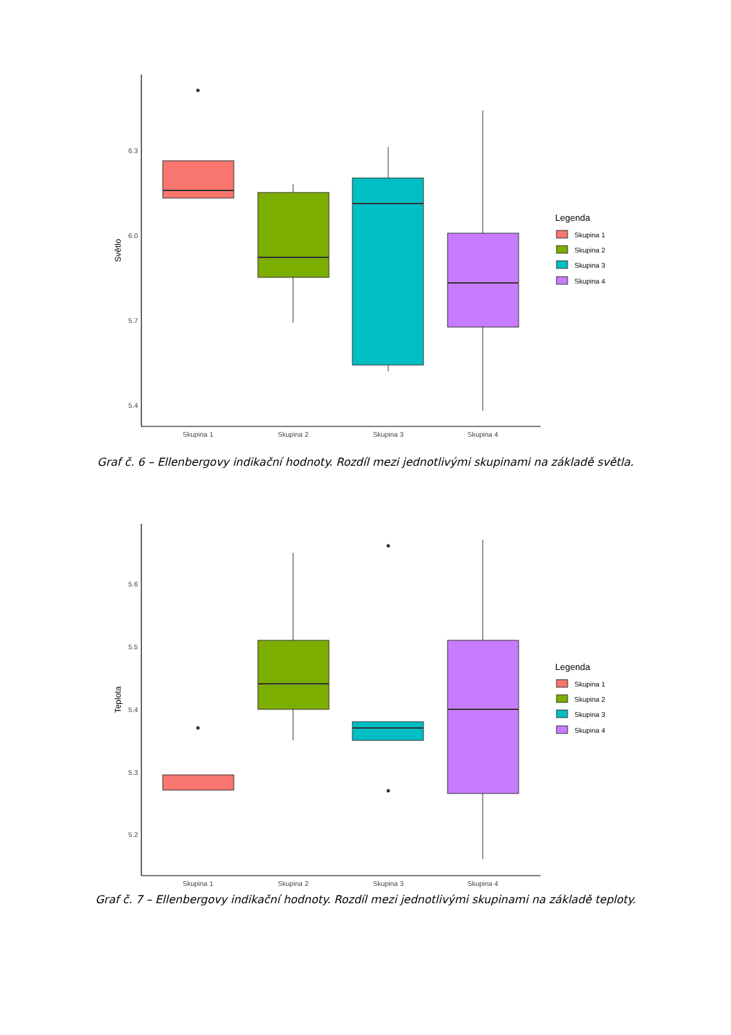6.3
6.0
5.7
5.4
Světlo
Skupina 1
Skupina 2
Skupina 3
Skupina 4
Legenda
Skupina 1
Skupina 2
Skupina 3
Skupina 4
Graf č. 6 – Ellenbergovy indikační hodnoty. Rozdíl mezi jednotlivými skupinami na základě světla.
5.6
5.5
5.4
5.3
5.2
Teplota
Skupina 1
Skupina 2
Skupina 3
Skupina 4
Legenda
Skupina 1
Skupina 2
Skupina 3
Skupina 4
Graf č. 7 – Ellenbergovy indikační hodnoty. Rozdíl mezi jednotlivými skupinami na základě teploty.